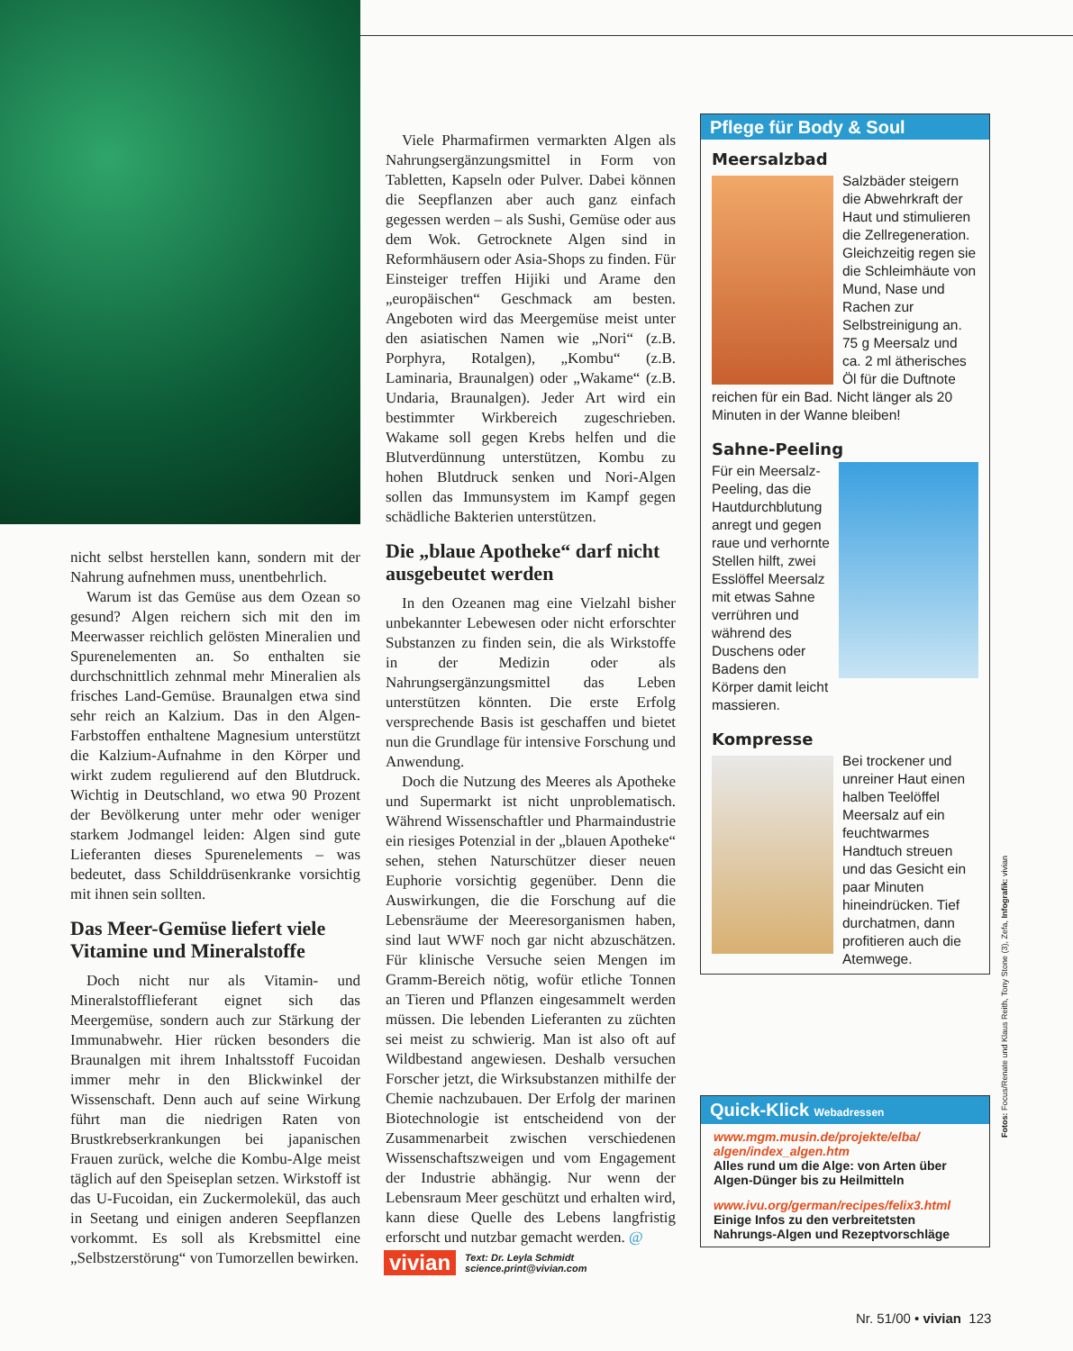nicht selbst herstellen kann, sondern mit der Nahrung aufnehmen muss, unentbehrlich.
Warum ist das Gemüse aus dem Ozean so gesund? Algen reichern sich mit den im Meerwasser reichlich gelösten Mineralien und Spurenelementen an. So enthalten sie durchschnittlich zehnmal mehr Mineralien als frisches Land-Gemüse. Braunalgen etwa sind sehr reich an Kalzium. Das in den Algen-Farbstoffen enthaltene Magnesium unterstützt die Kalzium-Aufnahme in den Körper und wirkt zudem regulierend auf den Blutdruck. Wichtig in Deutschland, wo etwa 90 Prozent der Bevölkerung unter mehr oder weniger starkem Jodmangel leiden: Algen sind gute Lieferanten dieses Spurenelements – was bedeutet, dass Schilddrüsenkranke vorsichtig mit ihnen sein sollten.
Das Meer-Gemüse liefert viele Vitamine und Mineralstoffe
Doch nicht nur als Vitamin- und Mineralstofflieferant eignet sich das Meergemüse, sondern auch zur Stärkung der Immunabwehr. Hier rücken besonders die Braunalgen mit ihrem Inhaltsstoff Fucoidan immer mehr in den Blickwinkel der Wissenschaft. Denn auch auf seine Wirkung führt man die niedrigen Raten von Brustkrebserkrankungen bei japanischen Frauen zurück, welche die Kombu-Alge meist täglich auf den Speiseplan setzen. Wirkstoff ist das U-Fucoidan, ein Zuckermolekül, das auch in Seetang und einigen anderen Seepflanzen vorkommt. Es soll als Krebsmittel eine „Selbstzerstörung“ von Tumorzellen bewirken.
Viele Pharmafirmen vermarkten Algen als Nahrungsergänzungsmittel in Form von Tabletten, Kapseln oder Pulver. Dabei können die Seepflanzen aber auch ganz einfach gegessen werden – als Sushi, Gemüse oder aus dem Wok. Getrocknete Algen sind in Reformhäusern oder Asia-Shops zu finden. Für Einsteiger treffen Hijiki und Arame den „europäischen“ Geschmack am besten. Angeboten wird das Meergemüse meist unter den asiatischen Namen wie „Nori“ (z.B. Porphyra, Rotalgen), „Kombu“ (z.B. Laminaria, Braunalgen) oder „Wakame“ (z.B. Undaria, Braunalgen). Jeder Art wird ein bestimmter Wirkbereich zugeschrieben. Wakame soll gegen Krebs helfen und die Blutverdünnung unterstützen, Kombu zu hohen Blutdruck senken und Nori-Algen sollen das Immunsystem im Kampf gegen schädliche Bakterien unterstützen.
Die „blaue Apotheke“ darf nicht ausgebeutet werden
In den Ozeanen mag eine Vielzahl bisher unbekannter Lebewesen oder nicht erforschter Substanzen zu finden sein, die als Wirkstoffe in der Medizin oder als Nahrungsergänzungsmittel das Leben unterstützen könnten. Die erste Erfolg versprechende Basis ist geschaffen und bietet nun die Grundlage für intensive Forschung und Anwendung.
Doch die Nutzung des Meeres als Apotheke und Supermarkt ist nicht unproblematisch. Während Wissenschaftler und Pharmaindustrie ein riesiges Potenzial in der „blauen Apotheke“ sehen, stehen Naturschützer dieser neuen Euphorie vorsichtig gegenüber. Denn die Auswirkungen, die die Forschung auf die Lebensräume der Meeresorganismen haben, sind laut WWF noch gar nicht abzuschätzen. Für klinische Versuche seien Mengen im Gramm-Bereich nötig, wofür etliche Tonnen an Tieren und Pflanzen eingesammelt werden müssen. Die lebenden Lieferanten zu züchten sei meist zu schwierig. Man ist also oft auf Wildbestand angewiesen. Deshalb versuchen Forscher jetzt, die Wirksubstanzen mithilfe der Chemie nachzubauen. Der Erfolg der marinen Biotechnologie ist entscheidend von der Zusammenarbeit zwischen verschiedenen Wissenschaftszweigen und vom Engagement der Industrie abhängig. Nur wenn der Lebensraum Meer geschützt und erhalten wird, kann diese Quelle des Lebens langfristig erforscht und nutzbar gemacht werden. @
vivian Text: Dr. Leyla Schmidt
science.print@vivian.com
Pflege für Body & Soul
Meersalzbad
Salzbäder steigern die Abwehrkraft der Haut und stimulieren die Zellregeneration. Gleichzeitig regen sie die Schleimhäute von Mund, Nase und Rachen zur Selbstreinigung an. 75 g Meersalz und ca. 2 ml ätherisches Öl für die Duftnote reichen für ein Bad. Nicht länger als 20 Minuten in der Wanne bleiben!
Sahne-Peeling
Für ein Meersalz-Peeling, das die Hautdurchblutung anregt und gegen raue und verhornte Stellen hilft, zwei Esslöffel Meersalz mit etwas Sahne verrühren und während des Duschens oder Badens den Körper damit leicht massieren.
Kompresse
Bei trockener und unreiner Haut einen halben Teelöffel Meersalz auf ein feuchtwarmes Handtuch streuen und das Gesicht ein paar Minuten hineindrücken. Tief durchatmen, dann profitieren auch die Atemwege.
Quick-Klick Webadressen
www.mgm.musin.de/projekte/elba/ algen/index_algen.htm
Alles rund um die Alge: von Arten über Algen-Dünger bis zu Heilmitteln
www.ivu.org/german/recipes/felix3.html
Einige Infos zu den verbreitetsten Nahrungs-Algen und Rezeptvorschläge
Fotos: Focus/Renate und Klaus Reith, Tony Stone (3), Zefa, Infografik: vivian
Nr. 51/00 • vivian 123